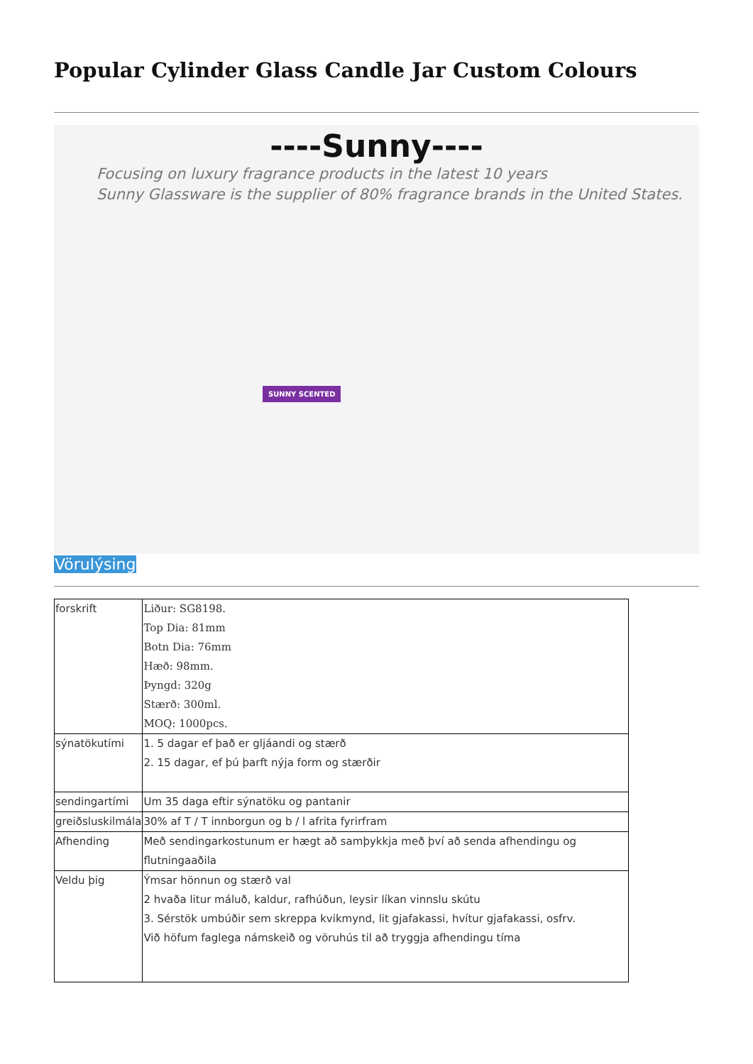Popular Cylinder Glass Candle Jar Custom Colours
----Sunny----
Focusing on luxury fragrance products in the latest 10 years
Sunny Glassware is the supplier of 80% fragrance brands in the United States.
SUNNY SCENTED
Vörulýsing
| forskrift | Liður: SG8198. Top Dia: 81mm Botn Dia: 76mm Hæð: 98mm. Þyngd: 320g Stærð: 300ml. MOQ: 1000pcs. |
| sýnatökutími | 1. 5 dagar ef það er gljáandi og stærð 2. 15 dagar, ef þú þarft nýja form og stærðir |
| sendingartími | Um 35 daga eftir sýnatöku og pantanir |
| greiðsluskilmála | 30% af T / T innborgun og b / l afrita fyrirfram |
| Afhending | Með sendingarkostunum er hægt að samþykkja með því að senda afhendingu og flutningaaðila |
| Veldu þig | Ýmsar hönnun og stærð val 2 hvaða litur máluð, kaldur, rafhúðun, leysir líkan vinnslu skútu 3. Sérstök umbúðir sem skreppa kvikmynd, lit gjafakassi, hvítur gjafakassi, osfrv. Við höfum faglega námskeið og vöruhús til að tryggja afhendingu tíma |